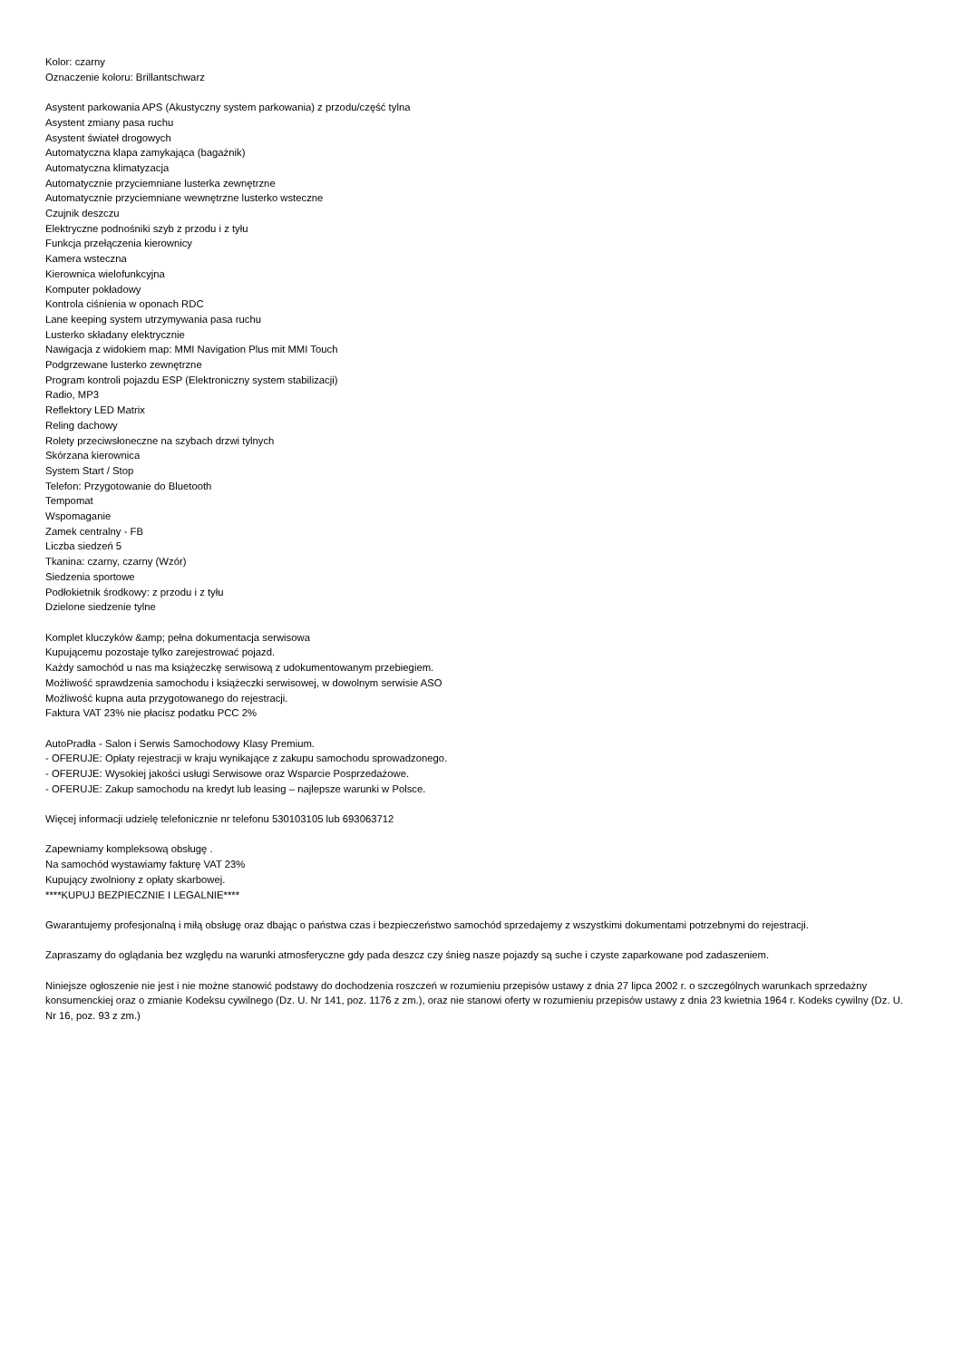Kolor: czarny
Oznaczenie koloru: Brillantschwarz
Asystent parkowania APS (Akustyczny system parkowania) z przodu/część tylna
Asystent zmiany pasa ruchu
Asystent świateł drogowych
Automatyczna klapa zamykająca (bagażnik)
Automatyczna klimatyzacja
Automatycznie przyciemniane lusterka zewnętrzne
Automatycznie przyciemniane wewnętrzne lusterko wsteczne
Czujnik deszczu
Elektryczne podnośniki szyb z przodu i z tyłu
Funkcja przełączenia kierownicy
Kamera wsteczna
Kierownica wielofunkcyjna
Komputer pokładowy
Kontrola ciśnienia w oponach RDC
Lane keeping system utrzymywania pasa ruchu
Lusterko składany elektrycznie
Nawigacja z widokiem map: MMI Navigation Plus mit MMI Touch
Podgrzewane lusterko zewnętrzne
Program kontroli pojazdu ESP (Elektroniczny system stabilizacji)
Radio, MP3
Reflektory LED Matrix
Reling dachowy
Rolety przeciwsłoneczne na szybach drzwi tylnych
Skórzana kierownica
System Start / Stop
Telefon: Przygotowanie do Bluetooth
Tempomat
Wspomaganie
Zamek centralny - FB
Liczba siedzeń 5
Tkanina: czarny, czarny (Wzór)
Siedzenia sportowe
Podłokietnik środkowy: z przodu i z tyłu
Dzielone siedzenie tylne
Komplet kluczyków &amp; pełna dokumentacja serwisowa
Kupującemu pozostaje tylko zarejestrować pojazd.
Każdy samochód u nas ma książeczkę serwisową z udokumentowanym przebiegiem.
Możliwość sprawdzenia samochodu i książeczki serwisowej, w dowolnym serwisie ASO
Możliwość kupna auta przygotowanego do rejestracji.
Faktura VAT 23% nie płacisz podatku PCC 2%
AutoPradła - Salon i Serwis Samochodowy Klasy Premium.
- OFERUJE: Opłaty rejestracji w kraju wynikające z zakupu samochodu sprowadzonego.
- OFERUJE: Wysokiej jakości usługi Serwisowe oraz Wsparcie Posprzedażowe.
- OFERUJE: Zakup samochodu na kredyt lub leasing – najlepsze warunki w Polsce.
Więcej informacji udzielę telefonicznie nr telefonu 530103105 lub 693063712
Zapewniamy kompleksową obsługę .
Na samochód wystawiamy fakturę VAT 23%
Kupujący zwolniony z opłaty skarbowej.
****KUPUJ BEZPIECZNIE I LEGALNIE****
Gwarantujemy profesjonalną i miłą obsługę oraz dbając o państwa czas i bezpieczeństwo samochód sprzedajemy z wszystkimi dokumentami potrzebnymi do rejestracji.
Zapraszamy do oglądania bez względu na warunki atmosferyczne gdy pada deszcz czy śnieg nasze pojazdy są suche i czyste zaparkowane pod zadaszeniem.
Niniejsze ogłoszenie nie jest i nie możne stanowić podstawy do dochodzenia roszczeń w rozumieniu przepisów ustawy z dnia 27 lipca 2002 r. o szczególnych warunkach sprzedażny konsumenckiej oraz o zmianie Kodeksu cywilnego (Dz. U. Nr 141, poz. 1176 z zm.), oraz nie stanowi oferty w rozumieniu przepisów ustawy z dnia 23 kwietnia 1964 r. Kodeks cywilny (Dz. U. Nr 16, poz. 93 z zm.)